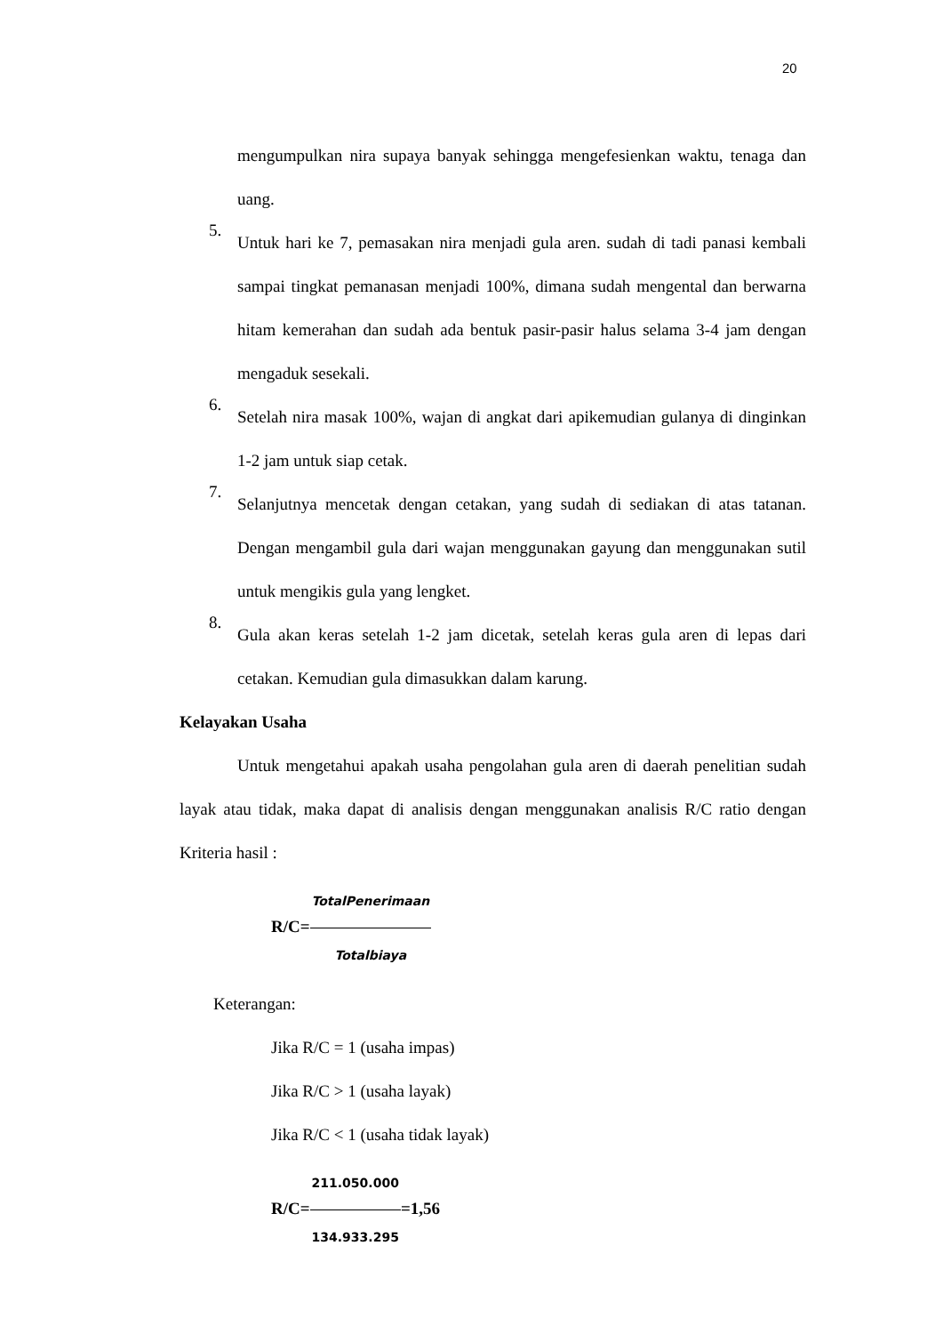20
mengumpulkan nira supaya banyak sehingga mengefesienkan waktu, tenaga dan uang.
5.
Untuk hari ke 7, pemasakan nira menjadi gula aren. sudah di tadi panasi kembali sampai tingkat pemanasan menjadi 100%, dimana sudah mengental dan berwarna hitam kemerahan dan sudah ada bentuk pasir-pasir halus selama 3-4 jam dengan mengaduk sesekali.
6.
Setelah nira masak 100%, wajan di angkat dari apikemudian gulanya di dinginkan 1-2 jam untuk siap cetak.
7.
Selanjutnya mencetak dengan cetakan, yang sudah di sediakan di atas tatanan. Dengan mengambil gula dari wajan menggunakan gayung dan menggunakan sutil untuk mengikis gula yang lengket.
8.
Gula akan keras setelah 1-2 jam dicetak, setelah keras gula aren di lepas dari cetakan. Kemudian gula dimasukkan dalam karung.
Kelayakan Usaha
Untuk mengetahui apakah usaha pengolahan gula aren di daerah penelitian sudah layak atau tidak, maka dapat di analisis dengan menggunakan analisis R/C ratio dengan Kriteria hasil :
R/C=TotalPenerimaan Totalbiaya
Keterangan:
Jika R/C = 1 (usaha impas)
Jika R/C > 1 (usaha layak)
Jika R/C < 1 (usaha tidak layak)
R/C=211.050.000 134.933.295=1,56